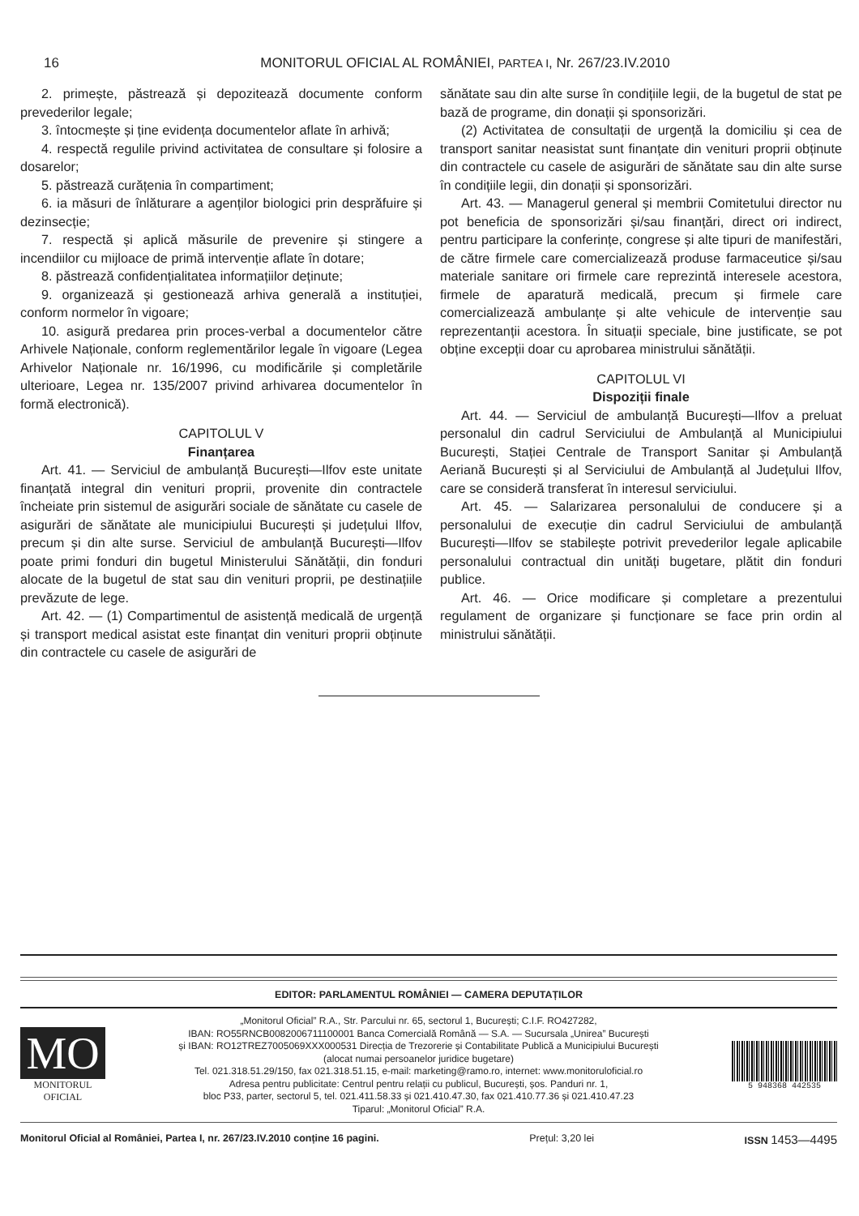16
MONITORUL OFICIAL AL ROMÂNIEI, PARTEA I, Nr. 267/23.IV.2010
2. primește, păstrează și depozitează documente conform prevederilor legale;
3. întocmește și ține evidența documentelor aflate în arhivă;
4. respectă regulile privind activitatea de consultare și folosire a dosarelor;
5. păstrează curățenia în compartiment;
6. ia măsuri de înlăturare a agenților biologici prin desprăfuire și dezinsecție;
7. respectă și aplică măsurile de prevenire și stingere a incendiilor cu mijloace de primă intervenție aflate în dotare;
8. păstrează confidențialitatea informațiilor deținute;
9. organizează și gestionează arhiva generală a instituției, conform normelor în vigoare;
10. asigură predarea prin proces-verbal a documentelor către Arhivele Naționale, conform reglementărilor legale în vigoare (Legea Arhivelor Naționale nr. 16/1996, cu modificările și completările ulterioare, Legea nr. 135/2007 privind arhivarea documentelor în formă electronică).
CAPITOLUL V
Finanțarea
Art. 41. — Serviciul de ambulanță București—Ilfov este unitate finanțată integral din venituri proprii, provenite din contractele încheiate prin sistemul de asigurări sociale de sănătate cu casele de asigurări de sănătate ale municipiului București și județului Ilfov, precum și din alte surse. Serviciul de ambulanță București—Ilfov poate primi fonduri din bugetul Ministerului Sănătății, din fonduri alocate de la bugetul de stat sau din venituri proprii, pe destinațiile prevăzute de lege.
Art. 42. — (1) Compartimentul de asistență medicală de urgență și transport medical asistat este finanțat din venituri proprii obținute din contractele cu casele de asigurări de
sănătate sau din alte surse în condițiile legii, de la bugetul de stat pe bază de programe, din donații și sponsorizări.
(2) Activitatea de consultații de urgență la domiciliu și cea de transport sanitar neasistat sunt finanțate din venituri proprii obținute din contractele cu casele de asigurări de sănătate sau din alte surse în condițiile legii, din donații și sponsorizări.
Art. 43. — Managerul general și membrii Comitetului director nu pot beneficia de sponsorizări și/sau finanțări, direct ori indirect, pentru participare la conferințe, congrese și alte tipuri de manifestări, de către firmele care comercializează produse farmaceutice și/sau materiale sanitare ori firmele care reprezintă interesele acestora, firmele de aparatură medicală, precum și firmele care comercializează ambulanțe și alte vehicule de intervenție sau reprezentanții acestora. În situații speciale, bine justificate, se pot obține excepții doar cu aprobarea ministrului sănătății.
CAPITOLUL VI
Dispoziții finale
Art. 44. — Serviciul de ambulanță București—Ilfov a preluat personalul din cadrul Serviciului de Ambulanță al Municipiului București, Stației Centrale de Transport Sanitar și Ambulanță Aeriană București și al Serviciului de Ambulanță al Județului Ilfov, care se consideră transferat în interesul serviciului.
Art. 45. — Salarizarea personalului de conducere și a personalului de execuție din cadrul Serviciului de ambulanță București—Ilfov se stabilește potrivit prevederilor legale aplicabile personalului contractual din unități bugetare, plătit din fonduri publice.
Art. 46. — Orice modificare și completare a prezentului regulament de organizare și funcționare se face prin ordin al ministrului sănătății.
EDITOR: PARLAMENTUL ROMÂNIEI — CAMERA DEPUTAȚILOR
MO
MONITORUL
OFICIAL
„Monitorul Oficial” R.A., Str. Parcului nr. 65, sectorul 1, București; C.I.F. RO427282,
IBAN: RO55RNCB0082006711100001 Banca Comercială Română — S.A. — Sucursala „Unirea” București
și IBAN: RO12TREZ7005069XXX000531 Direcția de Trezorerie și Contabilitate Publică a Municipiului București
(alocat numai persoanelor juridice bugetare)
Tel. 021.318.51.29/150, fax 021.318.51.15, e-mail: marketing@ramo.ro, internet: www.monitoruloficial.ro
Adresa pentru publicitate: Centrul pentru relații cu publicul, București, șos. Panduri nr. 1,
bloc P33, parter, sectorul 5, tel. 021.411.58.33 și 021.410.47.30, fax 021.410.77.36 și 021.410.47.23
Tiparul: „Monitorul Oficial” R.A.
5 948368 442535
Monitorul Oficial al României, Partea I, nr. 267/23.IV.2010 conține 16 pagini. Prețul: 3,20 lei ISSN 1453—4495